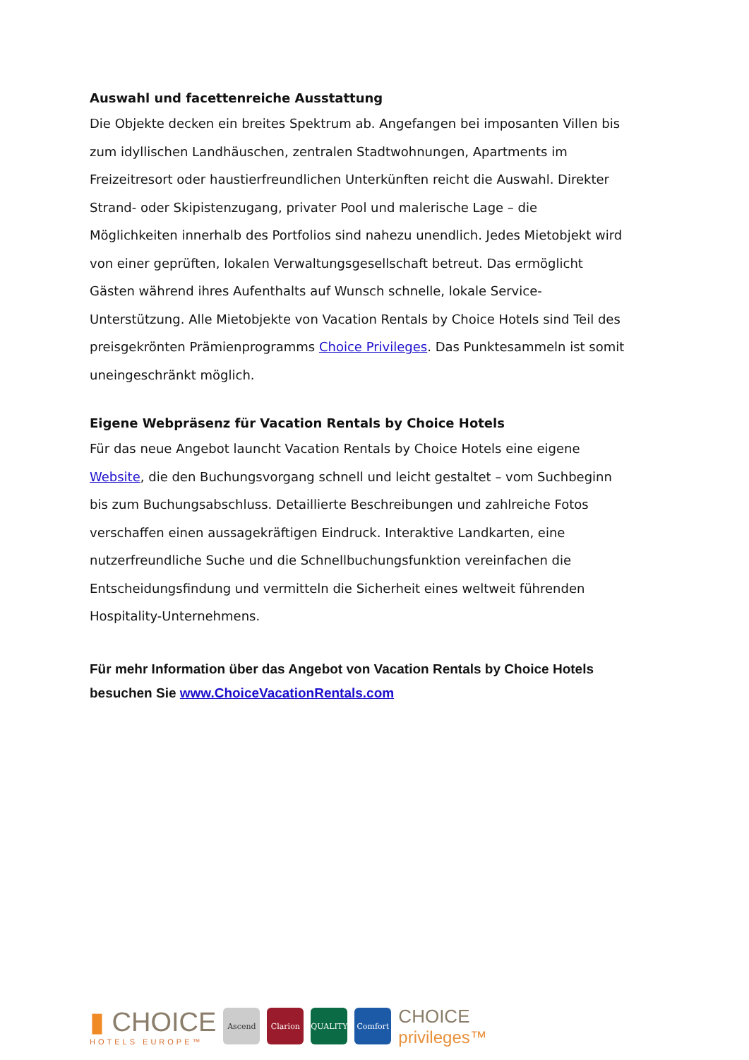Auswahl und facettenreiche Ausstattung
Die Objekte decken ein breites Spektrum ab. Angefangen bei imposanten Villen bis zum idyllischen Landhäuschen, zentralen Stadtwohnungen, Apartments im Freizeitresort oder haustierfreundlichen Unterkünften reicht die Auswahl. Direkter Strand- oder Skipistenzugang, privater Pool und malerische Lage – die Möglichkeiten innerhalb des Portfolios sind nahezu unendlich. Jedes Mietobjekt wird von einer geprüften, lokalen Verwaltungsgesellschaft betreut. Das ermöglicht Gästen während ihres Aufenthalts auf Wunsch schnelle, lokale Service-Unterstützung. Alle Mietobjekte von Vacation Rentals by Choice Hotels sind Teil des preisgekrönten Prämienprogramms Choice Privileges. Das Punktesammeln ist somit uneingeschränkt möglich.
Eigene Webpräsenz für Vacation Rentals by Choice Hotels
Für das neue Angebot launcht Vacation Rentals by Choice Hotels eine eigene Website, die den Buchungsvorgang schnell und leicht gestaltet – vom Suchbeginn bis zum Buchungsabschluss. Detaillierte Beschreibungen und zahlreiche Fotos verschaffen einen aussagekräftigen Eindruck. Interaktive Landkarten, eine nutzerfreundliche Suche und die Schnellbuchungsfunktion vereinfachen die Entscheidungsfindung und vermitteln die Sicherheit eines weltweit führenden Hospitality-Unternehmens.
Für mehr Information über das Angebot von Vacation Rentals by Choice Hotels besuchen Sie www.ChoiceVacationRentals.com
▮ CHOICE
HOTELS EUROPE™
Ascend Clarion QUALITY Comfort
CHOICE
privileges™